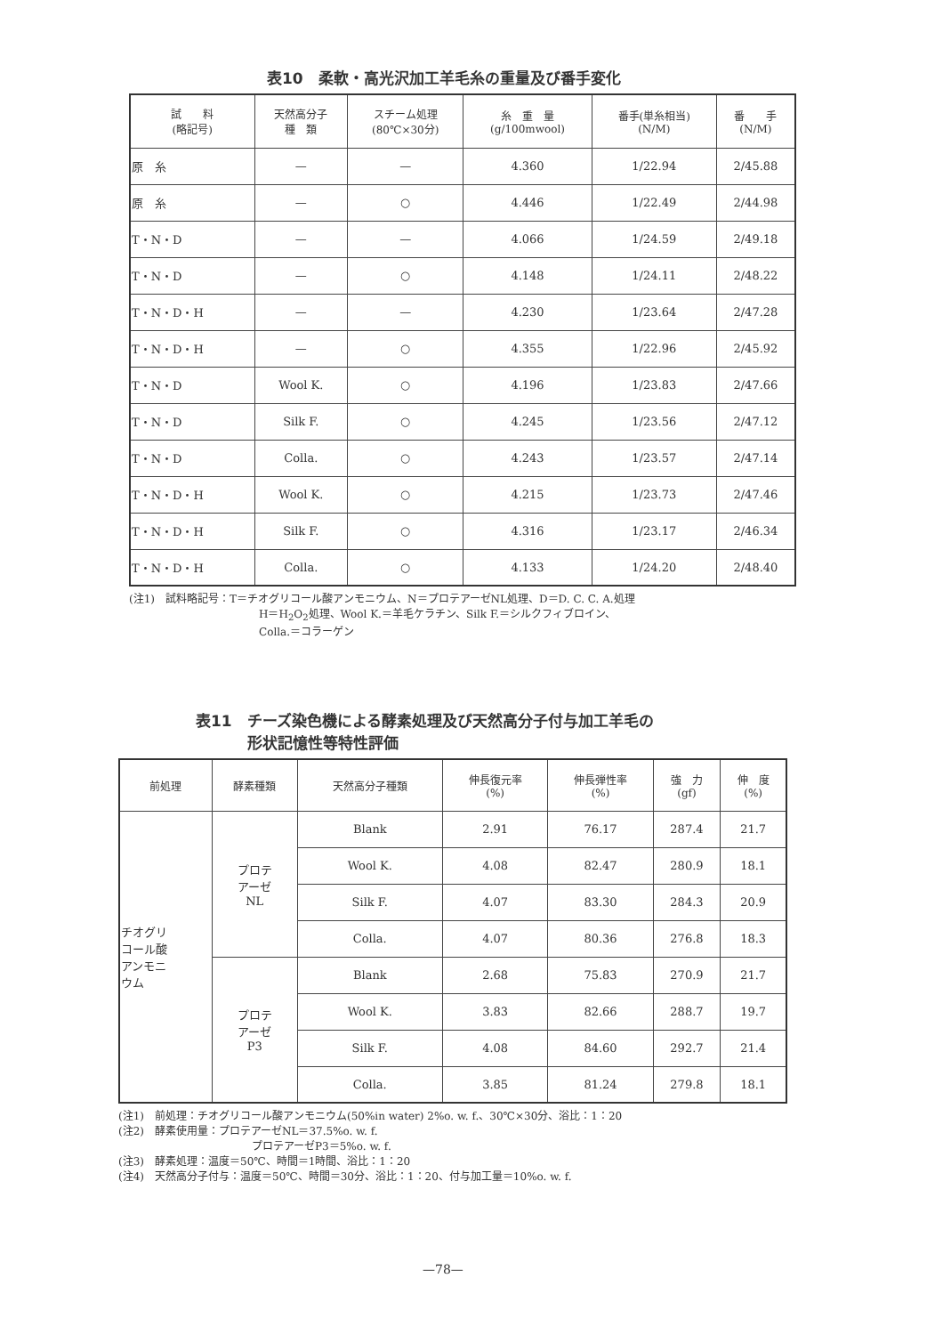表10　柔軟・高光沢加工羊毛糸の重量及び番手変化
| 試 料 (略記号) | 天然高分子 種 類 | スチーム処理 (80℃×30分) | 糸 重 量 (g/100mwool) | 番手(単糸相当) (N/M) | 番 手 (N/M) |
| --- | --- | --- | --- | --- | --- |
| 原 糸 | — | — | 4.360 | 1/22.94 | 2/45.88 |
| 原 糸 | — | ○ | 4.446 | 1/22.49 | 2/44.98 |
| T・N・D | — | — | 4.066 | 1/24.59 | 2/49.18 |
| T・N・D | — | ○ | 4.148 | 1/24.11 | 2/48.22 |
| T・N・D・H | — | — | 4.230 | 1/23.64 | 2/47.28 |
| T・N・D・H | — | ○ | 4.355 | 1/22.96 | 2/45.92 |
| T・N・D | Wool K. | ○ | 4.196 | 1/23.83 | 2/47.66 |
| T・N・D | Silk F. | ○ | 4.245 | 1/23.56 | 2/47.12 |
| T・N・D | Colla. | ○ | 4.243 | 1/23.57 | 2/47.14 |
| T・N・D・H | Wool K. | ○ | 4.215 | 1/23.73 | 2/47.46 |
| T・N・D・H | Silk F. | ○ | 4.316 | 1/23.17 | 2/46.34 |
| T・N・D・H | Colla. | ○ | 4.133 | 1/24.20 | 2/48.40 |
(注1)　試料略記号：T＝チオグリコール酸アンモニウム、N＝プロテアーゼNL処理、D＝D. C. C. A.処理
H＝H<sub>2</sub>O<sub>2</sub>処理、Wool K.＝羊毛ケラチン、Silk F.＝シルクフィブロイン、
Colla.＝コラーゲン
表11　チーズ染色機による酵素処理及び天然高分子付与加工羊毛の
形状記憶性等特性評価
| 前処理 | 酵素種類 | 天然高分子種類 | 伸長復元率 (%) | 伸長弾性率 (%) | 強 力 (gf) | 伸 度 (%) |
| --- | --- | --- | --- | --- | --- | --- |
| チオグリ コール酸 アンモニ ウム | プロテ アーゼ NL | Blank | 2.91 | 76.17 | 287.4 | 21.7 |
| | | Wool K. | 4.08 | 82.47 | 280.9 | 18.1 |
| | | Silk F. | 4.07 | 83.30 | 284.3 | 20.9 |
| | | Colla. | 4.07 | 80.36 | 276.8 | 18.3 |
| | プロテ アーゼ P3 | Blank | 2.68 | 75.83 | 270.9 | 21.7 |
| | | Wool K. | 3.83 | 82.66 | 288.7 | 19.7 |
| | | Silk F. | 4.08 | 84.60 | 292.7 | 21.4 |
| | | Colla. | 3.85 | 81.24 | 279.8 | 18.1 |
(注1)　前処理：チオグリコール酸アンモニウム(50%in water) 2%o. w. f.、30℃×30分、浴比：1：20
(注2)　酵素使用量：プロテアーゼNL＝37.5%o. w. f.
プロテアーゼP3＝5%o. w. f.
(注3)　酵素処理：温度＝50℃、時間＝1時間、浴比：1：20
(注4)　天然高分子付与：温度＝50℃、時間＝30分、浴比：1：20、付与加工量＝10%o. w. f.
—78—